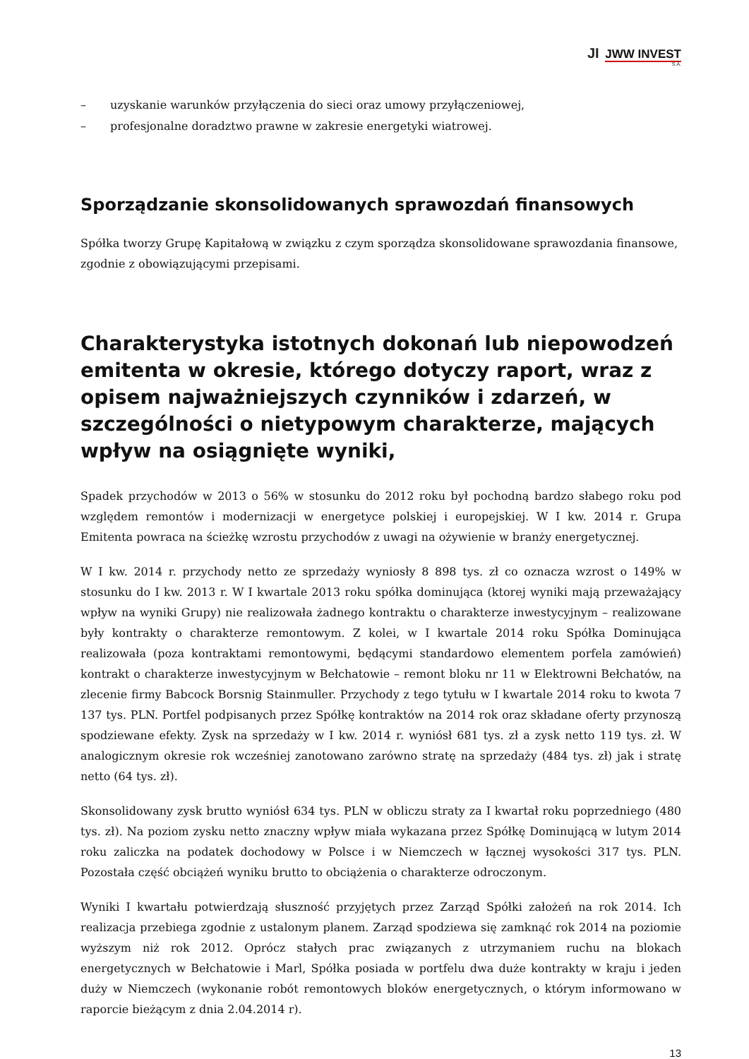JI JWW INVEST
S.A.
– uzyskanie warunków przyłączenia do sieci oraz umowy przyłączeniowej,
– profesjonalne doradztwo prawne w zakresie energetyki wiatrowej.
Sporządzanie skonsolidowanych sprawozdań finansowych
Spółka tworzy Grupę Kapitałową w związku z czym sporządza skonsolidowane sprawozdania finansowe, zgodnie z obowiązującymi przepisami.
Charakterystyka istotnych dokonań lub niepowodzeń emitenta w okresie, którego dotyczy raport, wraz z opisem najważniejszych czynników i zdarzeń, w szczególności o nietypowym charakterze, mających wpływ na osiągnięte wyniki,
Spadek przychodów w 2013 o 56% w stosunku do 2012 roku był pochodną bardzo słabego roku pod względem remontów i modernizacji w energetyce polskiej i europejskiej. W I kw. 2014 r. Grupa Emitenta powraca na ścieżkę wzrostu przychodów z uwagi na ożywienie w branży energetycznej.
W I kw. 2014 r. przychody netto ze sprzedaży wyniosły 8 898 tys. zł co oznacza wzrost o 149% w stosunku do I kw. 2013 r. W I kwartale 2013 roku spółka dominująca (ktorej wyniki mają przeważający wpływ na wyniki Grupy) nie realizowała żadnego kontraktu o charakterze inwestycyjnym – realizowane były kontrakty o charakterze remontowym. Z kolei, w I kwartale 2014 roku Spółka Dominująca realizowała (poza kontraktami remontowymi, będącymi standardowo elementem porfela zamówień) kontrakt o charakterze inwestycyjnym w Bełchatowie – remont bloku nr 11 w Elektrowni Bełchatów, na zlecenie firmy Babcock Borsnig Stainmuller. Przychody z tego tytułu w I kwartale 2014 roku to kwota 7 137 tys. PLN. Portfel podpisanych przez Spółkę kontraktów na 2014 rok oraz składane oferty przynoszą spodziewane efekty. Zysk na sprzedaży w I kw. 2014 r. wyniósł 681 tys. zł a zysk netto 119 tys. zł. W analogicznym okresie rok wcześniej zanotowano zarówno stratę na sprzedaży (484 tys. zł) jak i stratę netto (64 tys. zł).
Skonsolidowany zysk brutto wyniósł 634 tys. PLN w obliczu straty za I kwartał roku poprzedniego (480 tys. zł). Na poziom zysku netto znaczny wpływ miała wykazana przez Spółkę Dominującą w lutym 2014 roku zaliczka na podatek dochodowy w Polsce i w Niemczech w łącznej wysokości 317 tys. PLN. Pozostała część obciążeń wyniku brutto to obciążenia o charakterze odroczonym.
Wyniki I kwartału potwierdzają słuszność przyjętych przez Zarząd Spółki założeń na rok 2014. Ich realizacja przebiega zgodnie z ustalonym planem. Zarząd spodziewa się zamknąć rok 2014 na poziomie wyższym niż rok 2012. Oprócz stałych prac związanych z utrzymaniem ruchu na blokach energetycznych w Bełchatowie i Marl, Spółka posiada w portfelu dwa duże kontrakty w kraju i jeden duży w Niemczech (wykonanie robót remontowych bloków energetycznych, o którym informowano w raporcie bieżącym z dnia 2.04.2014 r).
13